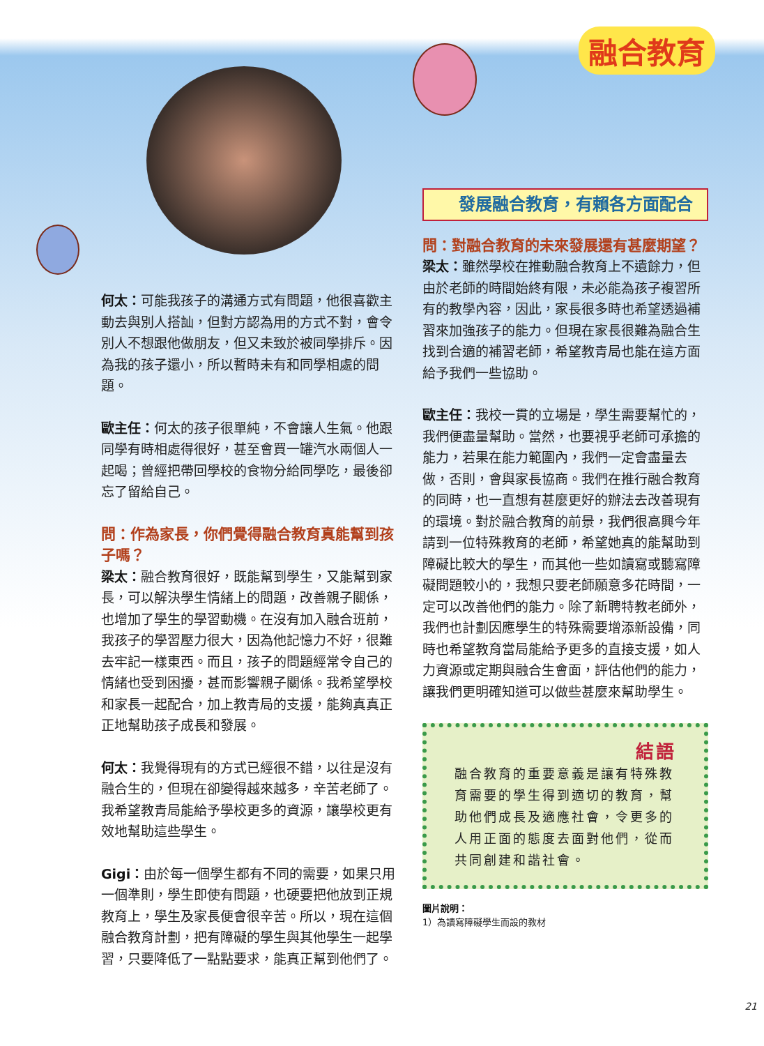融合教育
何太：可能我孩子的溝通方式有問題，他很喜歡主動去與別人搭訕，但對方認為用的方式不對，會令別人不想跟他做朋友，但又未致於被同學排斥。因為我的孩子還小，所以暫時未有和同學相處的問題。
歐主任：何太的孩子很單純，不會讓人生氣。他跟同學有時相處得很好，甚至會買一罐汽水兩個人一起喝；曾經把帶回學校的食物分給同學吃，最後卻忘了留給自己。
問：作為家長，你們覺得融合教育真能幫到孩子嗎？
梁太：融合教育很好，既能幫到學生，又能幫到家長，可以解決學生情緒上的問題，改善親子關係，也增加了學生的學習動機。在沒有加入融合班前，我孩子的學習壓力很大，因為他記憶力不好，很難去牢記一樣東西。而且，孩子的問題經常令自己的情緒也受到困擾，甚而影響親子關係。我希望學校和家長一起配合，加上教青局的支援，能夠真真正正地幫助孩子成長和發展。
何太：我覺得現有的方式已經很不錯，以往是沒有融合生的，但現在卻變得越來越多，辛苦老師了。我希望教青局能給予學校更多的資源，讓學校更有效地幫助這些學生。
Gigi：由於每一個學生都有不同的需要，如果只用一個準則，學生即使有問題，也硬要把他放到正規教育上，學生及家長便會很辛苦。所以，現在這個融合教育計劃，把有障礙的學生與其他學生一起學習，只要降低了一點點要求，能真正幫到他們了。
發展融合教育，有賴各方面配合
問：對融合教育的未來發展還有甚麼期望？
梁太：雖然學校在推動融合教育上不遺餘力，但由於老師的時間始終有限，未必能為孩子複習所有的教學內容，因此，家長很多時也希望透過補習來加強孩子的能力。但現在家長很難為融合生找到合適的補習老師，希望教青局也能在這方面給予我們一些協助。
歐主任：我校一貫的立場是，學生需要幫忙的，我們便盡量幫助。當然，也要視乎老師可承擔的能力，若果在能力範圍內，我們一定會盡量去做，否則，會與家長協商。我們在推行融合教育的同時，也一直想有甚麼更好的辦法去改善現有的環境。對於融合教育的前景，我們很高興今年請到一位特殊教育的老師，希望她真的能幫助到障礙比較大的學生，而其他一些如讀寫或聽寫障礙問題較小的，我想只要老師願意多花時間，一定可以改善他們的能力。除了新聘特教老師外，我們也計劃因應學生的特殊需要增添新設備，同時也希望教育當局能給予更多的直接支援，如人力資源或定期與融合生會面，評估他們的能力，讓我們更明確知道可以做些甚麼來幫助學生。
結語
融合教育的重要意義是讓有特殊教育需要的學生得到適切的教育，幫助他們成長及適應社會，令更多的人用正面的態度去面對他們，從而共同創建和諧社會。
圖片說明：
1）為讀寫障礙學生而設的教材
21